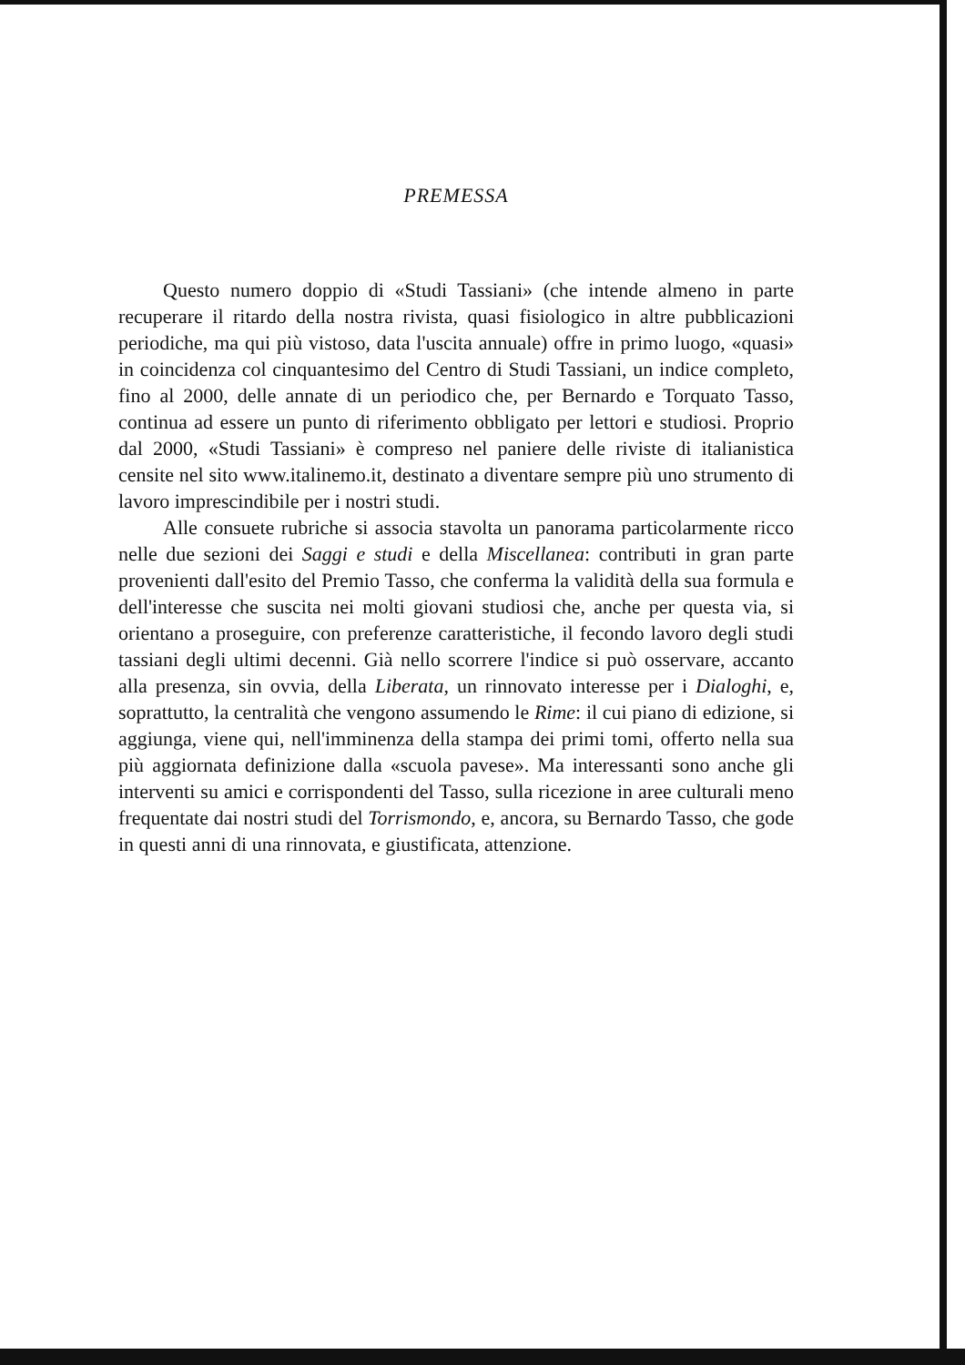PREMESSA
Questo numero doppio di «Studi Tassiani» (che intende almeno in parte recuperare il ritardo della nostra rivista, quasi fisiologico in altre pubblicazioni periodiche, ma qui più vistoso, data l'uscita annuale) offre in primo luogo, «quasi» in coincidenza col cinquantesimo del Centro di Studi Tassiani, un indice completo, fino al 2000, delle annate di un periodico che, per Bernardo e Torquato Tasso, continua ad essere un punto di riferimento obbligato per lettori e studiosi. Proprio dal 2000, «Studi Tassiani» è compreso nel paniere delle riviste di italianistica censite nel sito www.italinemo.it, destinato a diventare sempre più uno strumento di lavoro imprescindibile per i nostri studi.
Alle consuete rubriche si associa stavolta un panorama particolarmente ricco nelle due sezioni dei Saggi e studi e della Miscellanea: contributi in gran parte provenienti dall'esito del Premio Tasso, che conferma la validità della sua formula e dell'interesse che suscita nei molti giovani studiosi che, anche per questa via, si orientano a proseguire, con preferenze caratteristiche, il fecondo lavoro degli studi tassiani degli ultimi decenni. Già nello scorrere l'indice si può osservare, accanto alla presenza, sin ovvia, della Liberata, un rinnovato interesse per i Dialoghi, e, soprattutto, la centralità che vengono assumendo le Rime: il cui piano di edizione, si aggiunga, viene qui, nell'imminenza della stampa dei primi tomi, offerto nella sua più aggiornata definizione dalla «scuola pavese». Ma interessanti sono anche gli interventi su amici e corrispondenti del Tasso, sulla ricezione in aree culturali meno frequentate dai nostri studi del Torrismondo, e, ancora, su Bernardo Tasso, che gode in questi anni di una rinnovata, e giustificata, attenzione.